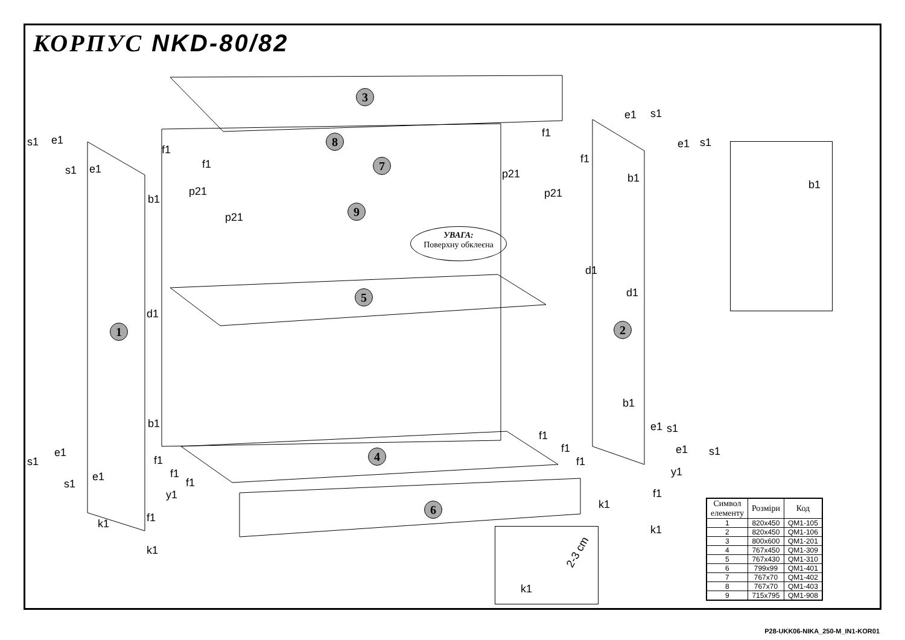КОРПУС NKD-80/82
3
8
7
9
5
1 2
4
6
УВАГА:
Поверхну обклеєна
s1 e1
s1 e1
b1
d1
b1
e1
s1
e1
s1
y1
f1
k1
k1
f1
f1
p21
p21
f1
f1
p21
p21
e1 s1
e1 s1
b1
d1
d1
b1
e1 s1
e1 s1
y1
f1
k1
k1
f1
f1
f1
f1
f1
f1
b1
2-3 cm
k1
| Символ елементу | Розміри | Код |
| --- | --- | --- |
| 1 | 820x450 | QM1-105 |
| 2 | 820x450 | QM1-106 |
| 3 | 800x600 | QM1-201 |
| 4 | 767x450 | QM1-309 |
| 5 | 767x430 | QM1-310 |
| 6 | 799x99 | QM1-401 |
| 7 | 767x70 | QM1-402 |
| 8 | 767x70 | QM1-403 |
| 9 | 715x795 | QM1-908 |
P28-UKK06-NIKA_250-M_IN1-KOR01